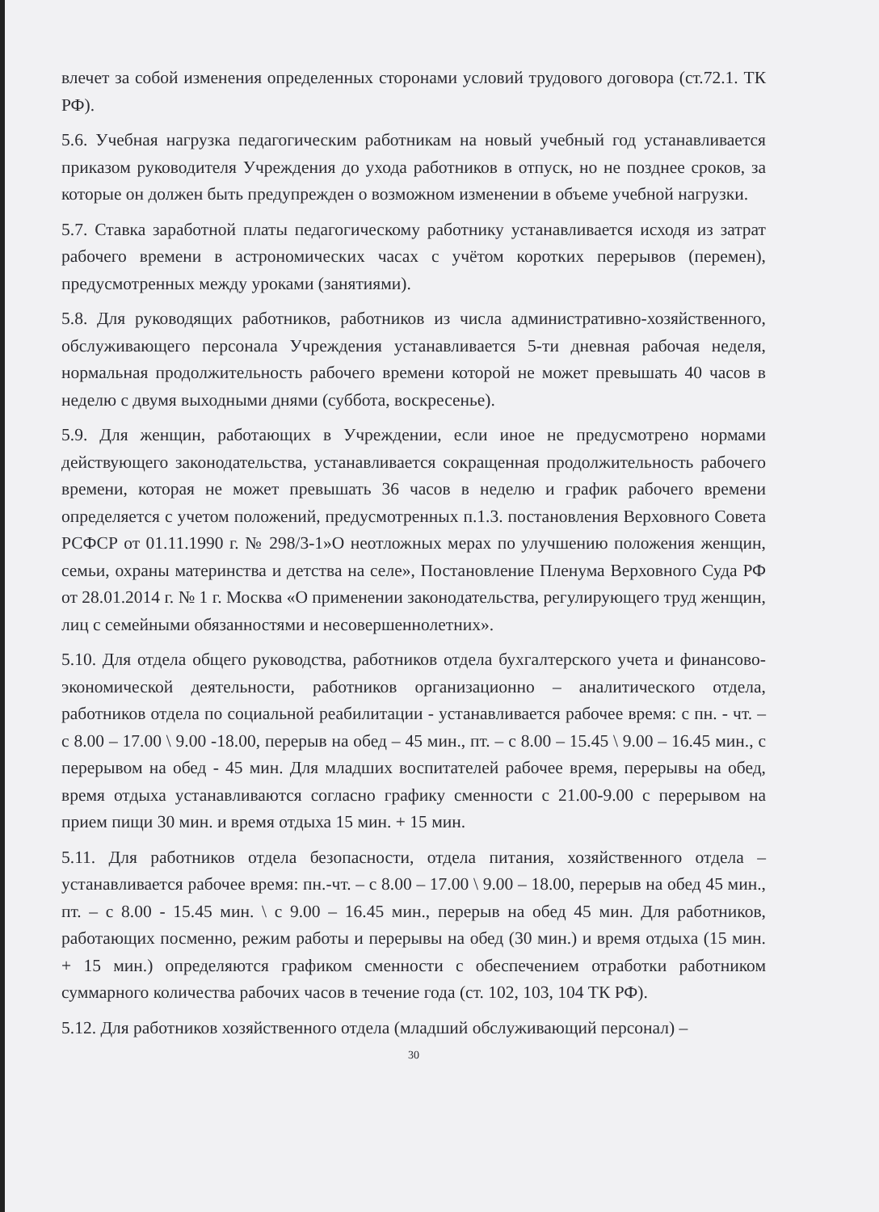влечет за собой изменения определенных сторонами условий трудового договора (ст.72.1. ТК РФ).
5.6. Учебная нагрузка педагогическим работникам на новый учебный год устанавливается приказом руководителя Учреждения до ухода работников в отпуск, но не позднее сроков, за которые он должен быть предупрежден о возможном изменении в объеме учебной нагрузки.
5.7. Ставка заработной платы педагогическому работнику устанавливается исходя из затрат рабочего времени в астрономических часах с учётом коротких перерывов (перемен), предусмотренных между уроками (занятиями).
5.8. Для руководящих работников, работников из числа административно-хозяйственного, обслуживающего персонала Учреждения устанавливается 5-ти дневная рабочая неделя, нормальная продолжительность рабочего времени которой не может превышать 40 часов в неделю с двумя выходными днями (суббота, воскресенье).
5.9. Для женщин, работающих в Учреждении, если иное не предусмотрено нормами действующего законодательства, устанавливается сокращенная продолжительность рабочего времени, которая не может превышать 36 часов в неделю и график рабочего времени определяется с учетом положений, предусмотренных п.1.3. постановления Верховного Совета РСФСР от 01.11.1990 г. № 298/3-1»О неотложных мерах по улучшению положения женщин, семьи, охраны материнства и детства на селе», Постановление Пленума Верховного Суда РФ от 28.01.2014 г. № 1 г. Москва «О применении законодательства, регулирующего труд женщин, лиц с семейными обязанностями и несовершеннолетних».
5.10. Для отдела общего руководства, работников отдела бухгалтерского учета и финансово-экономической деятельности, работников организационно – аналитического отдела, работников отдела по социальной реабилитации - устанавливается рабочее время: с пн. - чт. – с 8.00 – 17.00 \ 9.00 -18.00, перерыв на обед – 45 мин., пт. – с 8.00 – 15.45 \ 9.00 – 16.45 мин., с перерывом на обед - 45 мин. Для младших воспитателей рабочее время, перерывы на обед, время отдыха устанавливаются согласно графику сменности с 21.00-9.00 с перерывом на прием пищи 30 мин. и время отдыха 15 мин. + 15 мин.
5.11. Для работников отдела безопасности, отдела питания, хозяйственного отдела – устанавливается рабочее время: пн.-чт. – с 8.00 – 17.00 \ 9.00 – 18.00, перерыв на обед 45 мин., пт. – с 8.00 - 15.45 мин. \ с 9.00 – 16.45 мин., перерыв на обед 45 мин. Для работников, работающих посменно, режим работы и перерывы на обед (30 мин.) и время отдыха (15 мин. + 15 мин.) определяются графиком сменности с обеспечением отработки работником суммарного количества рабочих часов в течение года (ст. 102, 103, 104 ТК РФ).
5.12. Для работников хозяйственного отдела (младший обслуживающий персонал) –
30